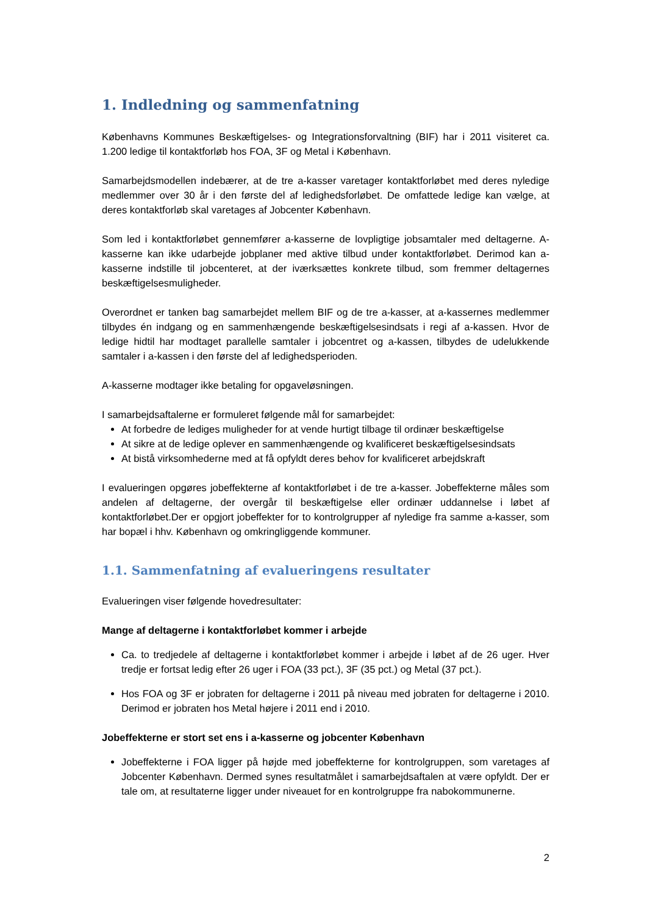1. Indledning og sammenfatning
Københavns Kommunes Beskæftigelses- og Integrationsforvaltning (BIF) har i 2011 visiteret ca. 1.200 ledige til kontaktforløb hos FOA, 3F og Metal i København.
Samarbejdsmodellen indebærer, at de tre a-kasser varetager kontaktforløbet med deres nyledige medlemmer over 30 år i den første del af ledighedsforløbet. De omfattede ledige kan vælge, at deres kontaktforløb skal varetages af Jobcenter København.
Som led i kontaktforløbet gennemfører a-kasserne de lovpligtige jobsamtaler med deltagerne. A-kasserne kan ikke udarbejde jobplaner med aktive tilbud under kontaktforløbet. Derimod kan a-kasserne indstille til jobcenteret, at der iværksættes konkrete tilbud, som fremmer deltagernes beskæftigelsesmuligheder.
Overordnet er tanken bag samarbejdet mellem BIF og de tre a-kasser, at a-kassernes medlemmer tilbydes én indgang og en sammenhængende beskæftigelsesindsats i regi af a-kassen. Hvor de ledige hidtil har modtaget parallelle samtaler i jobcentret og a-kassen, tilbydes de udelukkende samtaler i a-kassen i den første del af ledighedsperioden.
A-kasserne modtager ikke betaling for opgaveløsningen.
I samarbejdsaftalerne er formuleret følgende mål for samarbejdet:
At forbedre de lediges muligheder for at vende hurtigt tilbage til ordinær beskæftigelse
At sikre at de ledige oplever en sammenhængende og kvalificeret beskæftigelsesindsats
At bistå virksomhederne med at få opfyldt deres behov for kvalificeret arbejdskraft
I evalueringen opgøres jobeffekterne af kontaktforløbet i de tre a-kasser. Jobeffekterne måles som andelen af deltagerne, der overgår til beskæftigelse eller ordinær uddannelse i løbet af kontaktforløbet.Der er opgjort jobeffekter for to kontrolgrupper af nyledige fra samme a-kasser, som har bopæl i hhv. København og omkringliggende kommuner.
1.1. Sammenfatning af evalueringens resultater
Evalueringen viser følgende hovedresultater:
Mange af deltagerne i kontaktforløbet kommer i arbejde
Ca. to tredjedele af deltagerne i kontaktforløbet kommer i arbejde i løbet af de 26 uger. Hver tredje er fortsat ledig efter 26 uger i FOA (33 pct.), 3F (35 pct.) og Metal (37 pct.).
Hos FOA og 3F er jobraten for deltagerne i 2011 på niveau med jobraten for deltagerne i 2010. Derimod er jobraten hos Metal højere i 2011 end i 2010.
Jobeffekterne er stort set ens i a-kasserne og jobcenter København
Jobeffekterne i FOA ligger på højde med jobeffekterne for kontrolgruppen, som varetages af Jobcenter København. Dermed synes resultatmålet i samarbejdsaftalen at være opfyldt. Der er tale om, at resultaterne ligger under niveauet for en kontrolgruppe fra nabokommunerne.
2